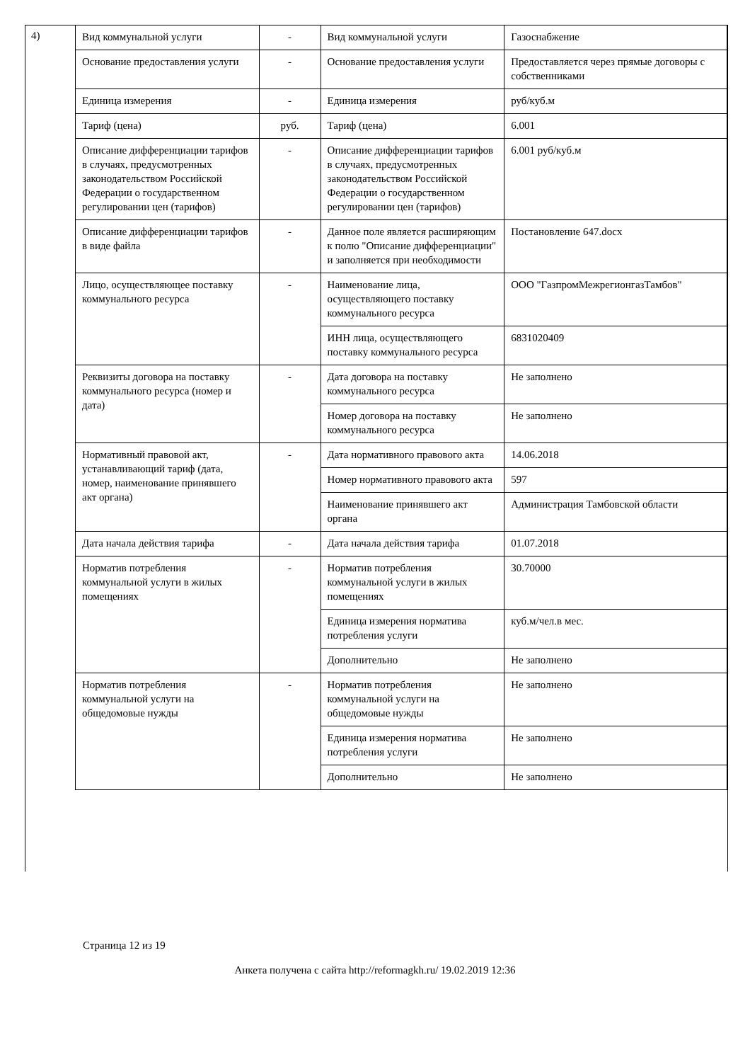4)
| Вид коммунальной услуги | - | Вид коммунальной услуги | Газоснабжение |
| Основание предоставления услуги | - | Основание предоставления услуги | Предоставляется через прямые договоры с собственниками |
| Единица измерения | - | Единица измерения | руб/куб.м |
| Тариф (цена) | руб. | Тариф (цена) | 6.001 |
| Описание дифференциации тарифов в случаях, предусмотренных законодательством Российской Федерации о государственном регулировании цен (тарифов) | - | Описание дифференциации тарифов в случаях, предусмотренных законодательством Российской Федерации о государственном регулировании цен (тарифов) | 6.001 руб/куб.м |
| Описание дифференциации тарифов в виде файла | - | Данное поле является расширяющим к полю "Описание дифференциации" и заполняется при необходимости | Постановление 647.docx |
| Лицо, осуществляющее поставку коммунального ресурса | - | Наименование лица, осуществляющего поставку коммунального ресурса | ООО "ГазпромМежрегионгазТамбов" |
| | | ИНН лица, осуществляющего поставку коммунального ресурса | 6831020409 |
| Реквизиты договора на поставку коммунального ресурса (номер и дата) | - | Дата договора на поставку коммунального ресурса | Не заполнено |
| | | Номер договора на поставку коммунального ресурса | Не заполнено |
| Нормативный правовой акт, устанавливающий тариф (дата, номер, наименование принявшего акт органа) | - | Дата нормативного правового акта | 14.06.2018 |
| | | Номер нормативного правового акта | 597 |
| | | Наименование принявшего акт органа | Администрация Тамбовской области |
| Дата начала действия тарифа | - | Дата начала действия тарифа | 01.07.2018 |
| Норматив потребления коммунальной услуги в жилых помещениях | - | Норматив потребления коммунальной услуги в жилых помещениях | 30.70000 |
| | | Единица измерения норматива потребления услуги | куб.м/чел.в мес. |
| | | Дополнительно | Не заполнено |
| Норматив потребления коммунальной услуги на общедомовые нужды | - | Норматив потребления коммунальной услуги на общедомовые нужды | Не заполнено |
| | | Единица измерения норматива потребления услуги | Не заполнено |
| | | Дополнительно | Не заполнено |
Страница 12 из 19
Анкета получена с сайта http://reformagkh.ru/ 19.02.2019 12:36